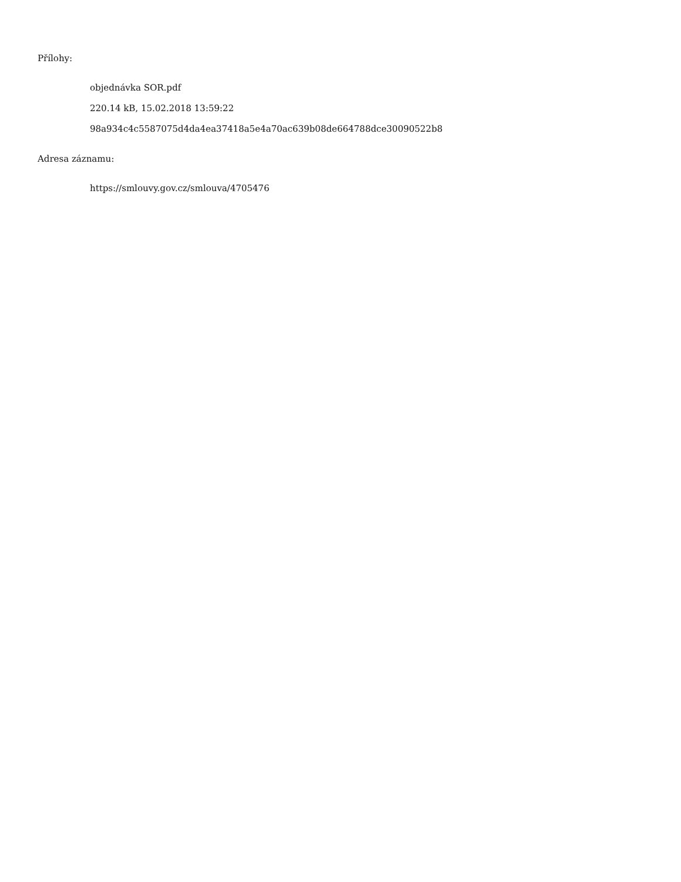Přílohy:
objednávka SOR.pdf
220.14 kB, 15.02.2018 13:59:22
98a934c4c5587075d4da4ea37418a5e4a70ac639b08de664788dce30090522b8
Adresa záznamu:
https://smlouvy.gov.cz/smlouva/4705476